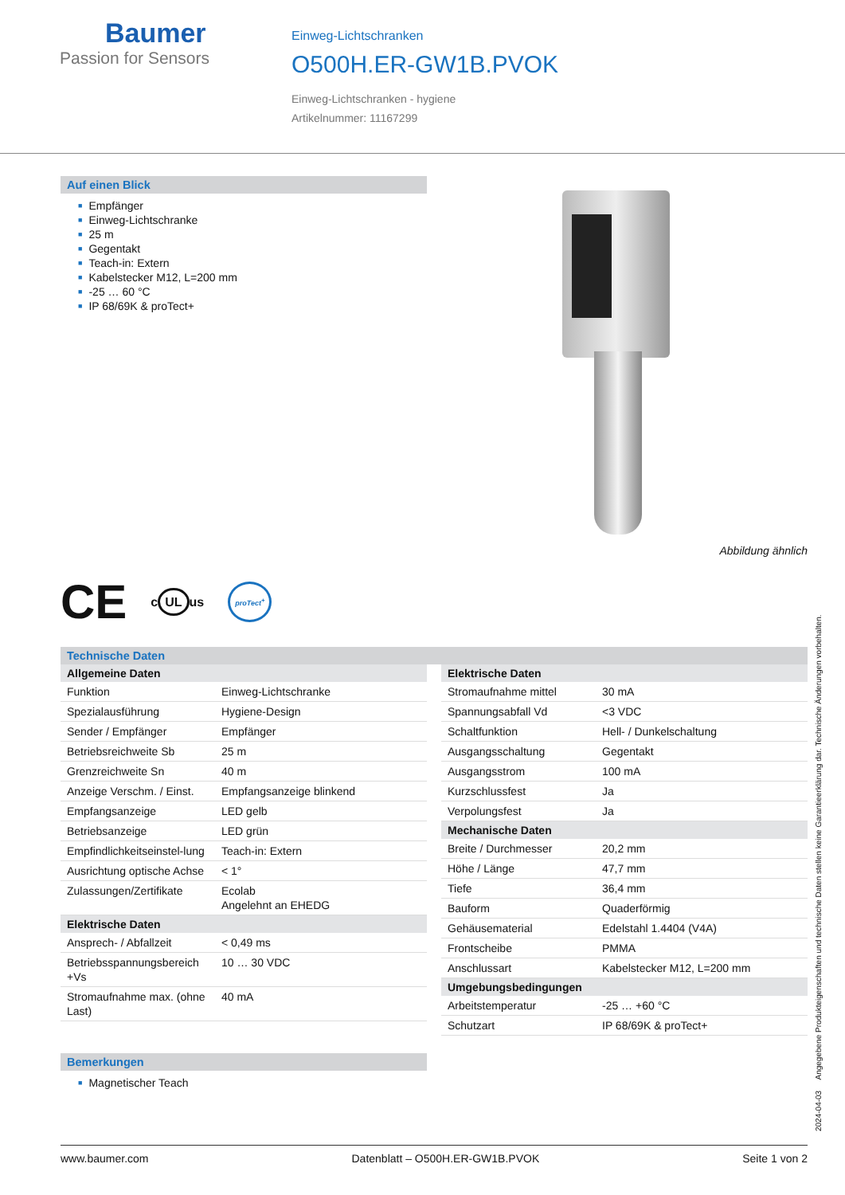Baumer
Passion for Sensors
Einweg-Lichtschranken
O500H.ER-GW1B.PVOK
Einweg-Lichtschranken - hygiene
Artikelnummer: 11167299
Auf einen Blick
■ Empfänger
■ Einweg-Lichtschranke
■ 25 m
■ Gegentakt
■ Teach-in: Extern
■ Kabelstecker M12, L=200 mm
■ -25 … 60 °C
■ IP 68/69K & proTect+
Abbildung ähnlich
CE c UL us proTect<sup>+</sup>
Technische Daten
| Allgemeine Daten | |
| --- | --- |
| Funktion | Einweg-Lichtschranke |
| Spezialausführung | Hygiene-Design |
| Sender / Empfänger | Empfänger |
| Betriebsreichweite Sb | 25 m |
| Grenzreichweite Sn | 40 m |
| Anzeige Verschm. / Einst. | Empfangsanzeige blinkend |
| Empfangsanzeige | LED gelb |
| Betriebsanzeige | LED grün |
| Empfindlichkeitseinstel-lung | Teach-in: Extern |
| Ausrichtung optische Achse | < 1° |
| Zulassungen/Zertifikate | Ecolab Angelehnt an EHEDG |
| Elektrische Daten | |
| Ansprech- / Abfallzeit | < 0,49 ms |
| Betriebsspannungsbereich +Vs | 10 … 30 VDC |
| Stromaufnahme max. (ohne Last) | 40 mA |
| Elektrische Daten | |
| --- | --- |
| Stromaufnahme mittel | 30 mA |
| Spannungsabfall Vd | <3 VDC |
| Schaltfunktion | Hell- / Dunkelschaltung |
| Ausgangsschaltung | Gegentakt |
| Ausgangsstrom | 100 mA |
| Kurzschlussfest | Ja |
| Verpolungsfest | Ja |
| Mechanische Daten | |
| Breite / Durchmesser | 20,2 mm |
| Höhe / Länge | 47,7 mm |
| Tiefe | 36,4 mm |
| Bauform | Quaderförmig |
| Gehäusematerial | Edelstahl 1.4404 (V4A) |
| Frontscheibe | PMMA |
| Anschlussart | Kabelstecker M12, L=200 mm |
| Umgebungsbedingungen | |
| Arbeitstemperatur | -25 … +60 °C |
| Schutzart | IP 68/69K & proTect+ |
Bemerkungen
■ Magnetischer Teach
2024-04-03 Angegebene Produkteigenschaften und technische Daten stellen keine Garantieerklärung dar. Technische Änderungen vorbehalten.
www.baumer.com Datenblatt – O500H.ER-GW1B.PVOK Seite 1 von 2